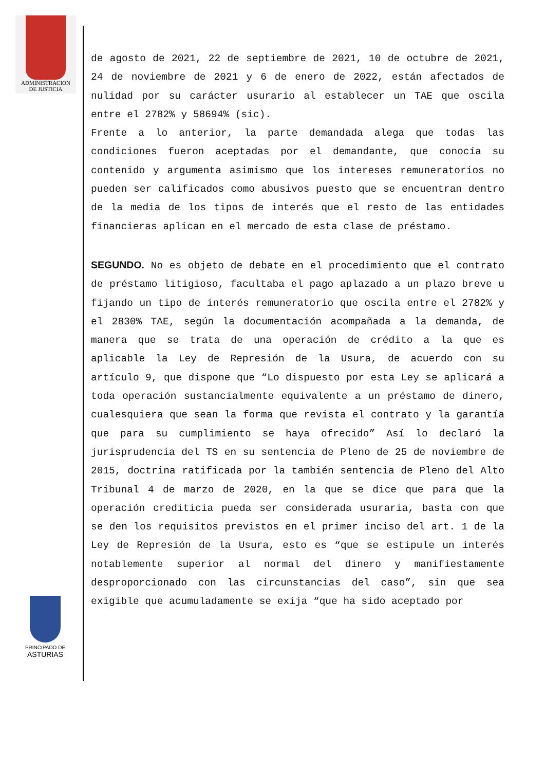ADMINISTRACION
DE JUSTICIA
PRINCIPADO DE
ASTURIAS
de agosto de 2021, 22 de septiembre de 2021, 10 de octubre de 2021, 24 de noviembre de 2021 y 6 de enero de 2022, están afectados de nulidad por su carácter usurario al establecer un TAE que oscila entre el 2782% y 58694% (sic).
Frente a lo anterior, la parte demandada alega que todas las condiciones fueron aceptadas por el demandante, que conocía su contenido y argumenta asimismo que los intereses remuneratorios no pueden ser calificados como abusivos puesto que se encuentran dentro de la media de los tipos de interés que el resto de las entidades financieras aplican en el mercado de esta clase de préstamo.
SEGUNDO. No es objeto de debate en el procedimiento que el contrato de préstamo litigioso, facultaba el pago aplazado a un plazo breve u fijando un tipo de interés remuneratorio que oscila entre el 2782% y el 2830% TAE, según la documentación acompañada a la demanda, de manera que se trata de una operación de crédito a la que es aplicable la Ley de Represión de la Usura, de acuerdo con su artículo 9, que dispone que “Lo dispuesto por esta Ley se aplicará a toda operación sustancialmente equivalente a un préstamo de dinero, cualesquiera que sean la forma que revista el contrato y la garantía que para su cumplimiento se haya ofrecido” Así lo declaró la jurisprudencia del TS en su sentencia de Pleno de 25 de noviembre de 2015, doctrina ratificada por la también sentencia de Pleno del Alto Tribunal 4 de marzo de 2020, en la que se dice que para que la operación crediticia pueda ser considerada usuraria, basta con que se den los requisitos previstos en el primer inciso del art. 1 de la Ley de Represión de la Usura, esto es “que se estipule un interés notablemente superior al normal del dinero y manifiestamente desproporcionado con las circunstancias del caso”, sin que sea exigible que acumuladamente se exija “que ha sido aceptado por